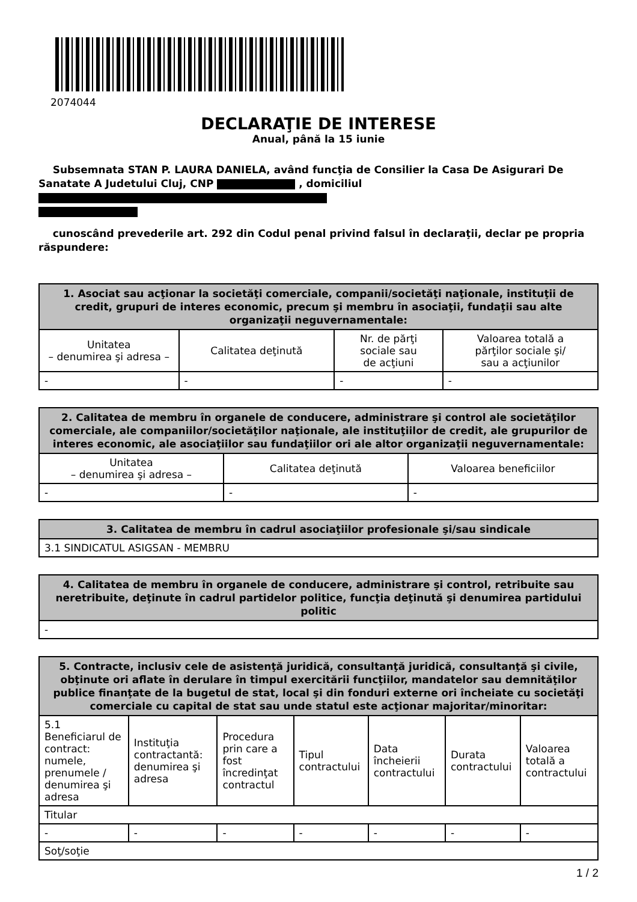2074044
DECLARAŢIE DE INTERESE
Anual, până la 15 iunie
Subsemnata STAN P. LAURA DANIELA, având funcţia de Consilier la Casa De Asigurari De Sanatate A Judetului Cluj, CNP , domiciliul
cunoscând prevederile art. 292 din Codul penal privind falsul în declaraţii, declar pe propria răspundere:
| 1. Asociat sau acţionar la societăţi comerciale, companii/societăţi naţionale, instituţii de credit, grupuri de interes economic, precum şi membru în asociaţii, fundaţii sau alte organizaţii neguvernamentale: | | | |
| --- | --- | --- | --- |
| Unitatea – denumirea şi adresa – | Calitatea deţinută | Nr. de părţi sociale sau de acţiuni | Valoarea totală a părţilor sociale şi/ sau a acţiunilor |
| - | - | - | - |
| 2. Calitatea de membru în organele de conducere, administrare şi control ale societăţilor comerciale, ale companiilor/societăţilor naţionale, ale instituţiilor de credit, ale grupurilor de interes economic, ale asociaţiilor sau fundaţiilor ori ale altor organizaţii neguvernamentale: | | |
| --- | --- | --- |
| Unitatea – denumirea şi adresa – | Calitatea deţinută | Valoarea beneficiilor |
| - | - | - |
| 3. Calitatea de membru în cadrul asociaţiilor profesionale şi/sau sindicale |
| --- |
| 3.1 SINDICATUL ASIGSAN - MEMBRU |
| 4. Calitatea de membru în organele de conducere, administrare şi control, retribuite sau neretribuite, deţinute în cadrul partidelor politice, funcţia deţinută şi denumirea partidului politic |
| --- |
| - |
| 5. Contracte, inclusiv cele de asistenţă juridică, consultanţă juridică, consultanţă şi civile, obţinute ori aflate în derulare în timpul exercitării funcţiilor, mandatelor sau demnităţilor publice finanţate de la bugetul de stat, local şi din fonduri externe ori încheiate cu societăţi comerciale cu capital de stat sau unde statul este acţionar majoritar/minoritar: | | | | | | |
| --- | --- | --- | --- | --- | --- | --- |
| 5.1 Beneficiarul de contract: numele, prenumele / denumirea şi adresa | Instituţia contractantă: denumirea şi adresa | Procedura prin care a fost încredinţat contractul | Tipul contractului | Data încheierii contractului | Durata contractului | Valoarea totală a contractului |
| Titular | | | | | | |
| - | - | - | - | - | - | - |
| Soţ/soţie | | | | | | |
1 / 2